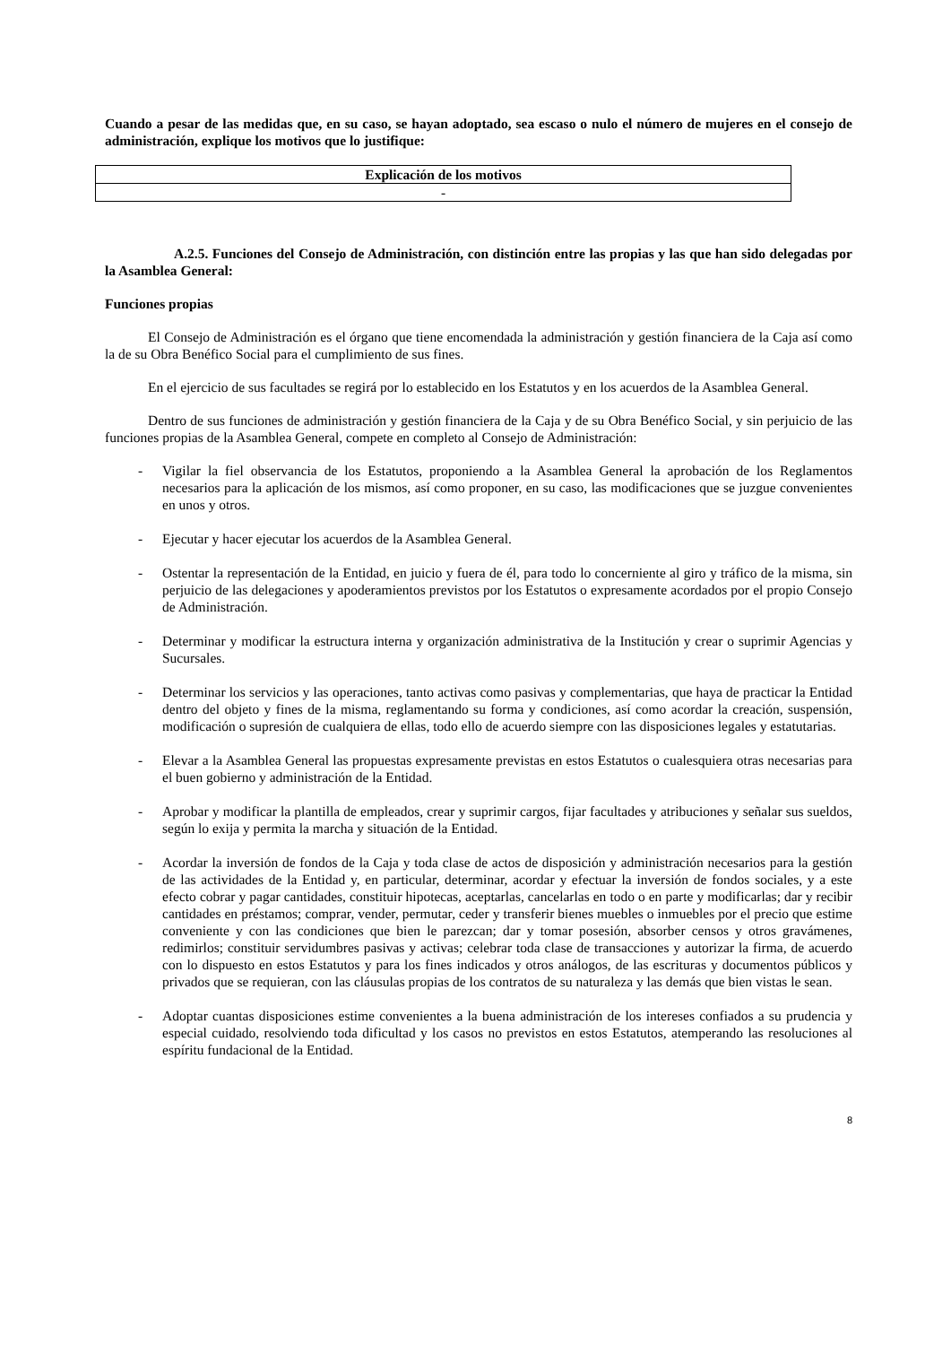Cuando a pesar de las medidas que, en su caso, se hayan adoptado, sea escaso o nulo el número de mujeres en el consejo de administración, explique los motivos que lo justifique:
| Explicación de los motivos |
| --- |
| - |
A.2.5. Funciones del Consejo de Administración, con distinción entre las propias y las que han sido delegadas por la Asamblea General:
Funciones propias
El Consejo de Administración es el órgano que tiene encomendada la administración y gestión financiera de la Caja así como la de su Obra Benéfico Social para el cumplimiento de sus fines.
En el ejercicio de sus facultades se regirá por lo establecido en los Estatutos y en los acuerdos de la Asamblea General.
Dentro de sus funciones de administración y gestión financiera de la Caja y de su Obra Benéfico Social, y sin perjuicio de las funciones propias de la Asamblea General, compete en completo al Consejo de Administración:
- Vigilar la fiel observancia de los Estatutos, proponiendo a la Asamblea General la aprobación de los Reglamentos necesarios para la aplicación de los mismos, así como proponer, en su caso, las modificaciones que se juzgue convenientes en unos y otros.
- Ejecutar y hacer ejecutar los acuerdos de la Asamblea General.
- Ostentar la representación de la Entidad, en juicio y fuera de él, para todo lo concerniente al giro y tráfico de la misma, sin perjuicio de las delegaciones y apoderamientos previstos por los Estatutos o expresamente acordados por el propio Consejo de Administración.
- Determinar y modificar la estructura interna y organización administrativa de la Institución y crear o suprimir Agencias y Sucursales.
- Determinar los servicios y las operaciones, tanto activas como pasivas y complementarias, que haya de practicar la Entidad dentro del objeto y fines de la misma, reglamentando su forma y condiciones, así como acordar la creación, suspensión, modificación o supresión de cualquiera de ellas, todo ello de acuerdo siempre con las disposiciones legales y estatutarias.
- Elevar a la Asamblea General las propuestas expresamente previstas en estos Estatutos o cualesquiera otras necesarias para el buen gobierno y administración de la Entidad.
- Aprobar y modificar la plantilla de empleados, crear y suprimir cargos, fijar facultades y atribuciones y señalar sus sueldos, según lo exija y permita la marcha y situación de la Entidad.
- Acordar la inversión de fondos de la Caja y toda clase de actos de disposición y administración necesarios para la gestión de las actividades de la Entidad y, en particular, determinar, acordar y efectuar la inversión de fondos sociales, y a este efecto cobrar y pagar cantidades, constituir hipotecas, aceptarlas, cancelarlas en todo o en parte y modificarlas; dar y recibir cantidades en préstamos; comprar, vender, permutar, ceder y transferir bienes muebles o inmuebles por el precio que estime conveniente y con las condiciones que bien le parezcan; dar y tomar posesión, absorber censos y otros gravámenes, redimirlos; constituir servidumbres pasivas y activas; celebrar toda clase de transacciones y autorizar la firma, de acuerdo con lo dispuesto en estos Estatutos y para los fines indicados y otros análogos, de las escrituras y documentos públicos y privados que se requieran, con las cláusulas propias de los contratos de su naturaleza y las demás que bien vistas le sean.
- Adoptar cuantas disposiciones estime convenientes a la buena administración de los intereses confiados a su prudencia y especial cuidado, resolviendo toda dificultad y los casos no previstos en estos Estatutos, atemperando las resoluciones al espíritu fundacional de la Entidad.
8